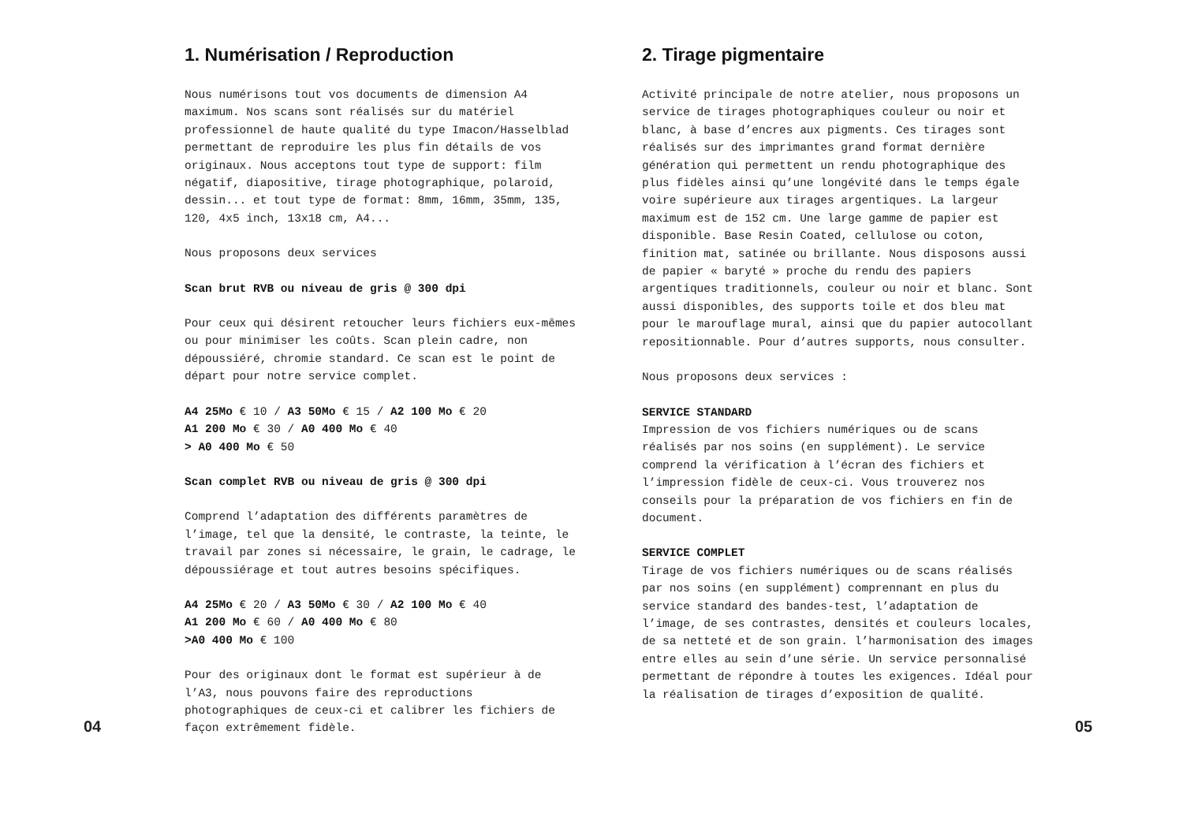04
1. Numérisation / Reproduction
Nous numérisons tout vos documents de dimension A4 maximum. Nos scans sont réalisés sur du matériel professionnel de haute qualité du type Imacon/Hasselblad permettant de reproduire les plus fin détails de vos originaux. Nous acceptons tout type de support: film négatif, diapositive, tirage photographique, polaroid, dessin... et tout type de format: 8mm, 16mm, 35mm, 135, 120, 4x5 inch, 13x18 cm, A4...
Nous proposons deux services
Scan brut RVB ou niveau de gris @ 300 dpi
Pour ceux qui désirent retoucher leurs fichiers eux-mêmes ou pour minimiser les coûts. Scan plein cadre, non dépoussiéré, chromie standard. Ce scan est le point de départ pour notre service complet.
A4 25Mo € 10 / A3 50Mo € 15 / A2 100 Mo € 20
A1 200 Mo € 30 / A0 400 Mo € 40
> A0 400 Mo € 50
Scan complet RVB ou niveau de gris @ 300 dpi
Comprend l’adaptation des différents paramètres de l’image, tel que la densité, le contraste, la teinte, le travail par zones si nécessaire, le grain, le cadrage, le dépoussiérage et tout autres besoins spécifiques.
A4 25Mo € 20 / A3 50Mo € 30 / A2 100 Mo € 40
A1 200 Mo € 60 / A0 400 Mo € 80
>A0 400 Mo € 100
Pour des originaux dont le format est supérieur à de l’A3, nous pouvons faire des reproductions photographiques de ceux-ci et calibrer les fichiers de façon extrêmement fidèle.
2. Tirage pigmentaire
Activité principale de notre atelier, nous proposons un service de tirages photographiques couleur ou noir et blanc, à base d’encres aux pigments. Ces tirages sont réalisés sur des imprimantes grand format dernière génération qui permettent un rendu photographique des plus fidèles ainsi qu’une longévité dans le temps égale voire supérieure aux tirages argentiques. La largeur maximum est de 152 cm. Une large gamme de papier est disponible. Base Resin Coated, cellulose ou coton, finition mat, satinée ou brillante. Nous disposons aussi de papier « baryté » proche du rendu des papiers argentiques traditionnels, couleur ou noir et blanc. Sont aussi disponibles, des supports toile et dos bleu mat pour le marouflage mural, ainsi que du papier autocollant repositionnable. Pour d’autres supports, nous consulter.
Nous proposons deux services :
SERVICE STANDARD
Impression de vos fichiers numériques ou de scans réalisés par nos soins (en supplément). Le service comprend la vérification à l’écran des fichiers et l’impression fidèle de ceux-ci. Vous trouverez nos conseils pour la préparation de vos fichiers en fin de document.
SERVICE COMPLET
Tirage de vos fichiers numériques ou de scans réalisés par nos soins (en supplément) comprennant en plus du service standard des bandes-test, l’adaptation de l’image, de ses contrastes, densités et couleurs locales, de sa netteté et de son grain. l’harmonisation des images entre elles au sein d’une série. Un service personnalisé permettant de répondre à toutes les exigences. Idéal pour la réalisation de tirages d’exposition de qualité.
05